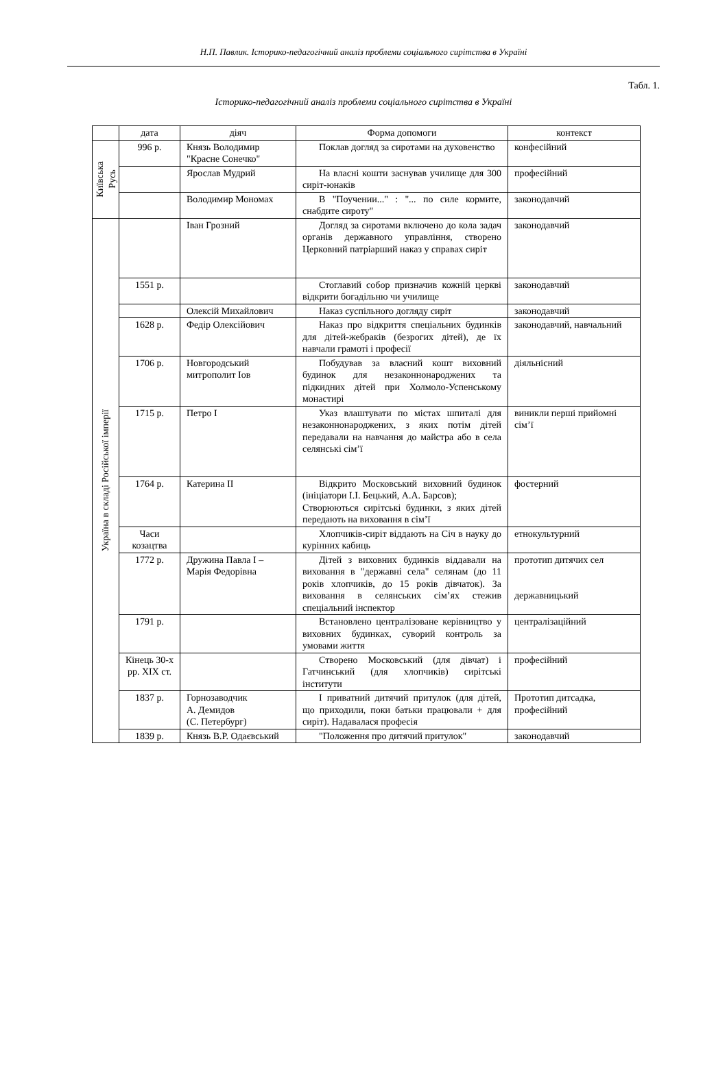Н.П. Павлик. Історико-педагогічний аналіз проблеми соціального сирітства в Україні
Табл. 1.
Історико-педагогічний аналіз проблеми соціального сирітства в Україні
| | дата | діяч | Форма допомоги | контекст |
| --- | --- | --- | --- | --- |
| Київська Русь | 996 р. | Князь Володимир "Красне Сонечко" | Поклав догляд за сиротами на духовенство | конфесійний |
| | | Ярослав Мудрий | На власні кошти заснував училище для 300 сиріт-юнаків | професійний |
| | | Володимир Мономах | В "Поучении..." : "... по силе кормите, снабдите сироту" | законодавчий |
| Україна в складі Російської імперії | | Іван Грозний | Догляд за сиротами включено до кола задач органів державного управління, створено Церковний патріарший наказ у справах сиріт | законодавчий |
| | 1551 р. | | Стоглавий собор призначив кожній церкві відкрити богадільню чи училище | законодавчий |
| | | Олексій Михайлович | Наказ суспільного догляду сиріт | законодавчий |
| | 1628 р. | Федір Олексійович | Наказ про відкриття спеціальних будинків для дітей-жебраків (безрогих дітей), де їх навчали грамоті і професії | законодавчий, навчальний |
| | 1706 р. | Новгородський митрополит Іов | Побудував за власний кошт виховний будинок для незаконнонароджених та підкидних дітей при Холмоло-Успенському монастирі | діяльнісний |
| | 1715 р. | Петро І | Указ влаштувати по містах шпиталі для незаконнонароджених, з яких потім дітей передавали на навчання до майстра або в села селянські сім’ї | виникли перші прийомні сім’ї |
| | 1764 р. | Катерина ІІ | Відкрито Московський виховний будинок (ініціатори І.І. Бецький, А.А. Барсов); Створюються сирітські будинки, з яких дітей передають на виховання в сім’ї | фостерний |
| | Часи козацтва | | Хлопчиків-сиріт віддають на Січ в науку до курінних кабиць | етнокультурний |
| | 1772 р. | Дружина Павла І – Марія Федорівна | Дітей з виховних будинків віддавали на виховання в "державні села" селянам (до 11 років хлопчиків, до 15 років дівчаток). За виховання в селянських сім’ях стежив спеціальний інспектор | прототип дитячих сел державницький |
| | 1791 р. | | Встановлено централізоване керівництво у виховних будинках, суворий контроль за умовами життя | централізаційний |
| | Кінець 30-х рр. ХІХ ст. | | Створено Московський (для дівчат) і Гатчинський (для хлопчиків) сирітські інститути | професійний |
| | 1837 р. | Горнозаводчик А. Демидов (С. Петербург) | І приватний дитячий притулок (для дітей, що приходили, поки батьки працювали + для сиріт). Надавалася професія | Прототип дитсадка, професійний |
| | 1839 р. | Князь В.Р. Одаєвський | "Положення про дитячий притулок" | законодавчий |